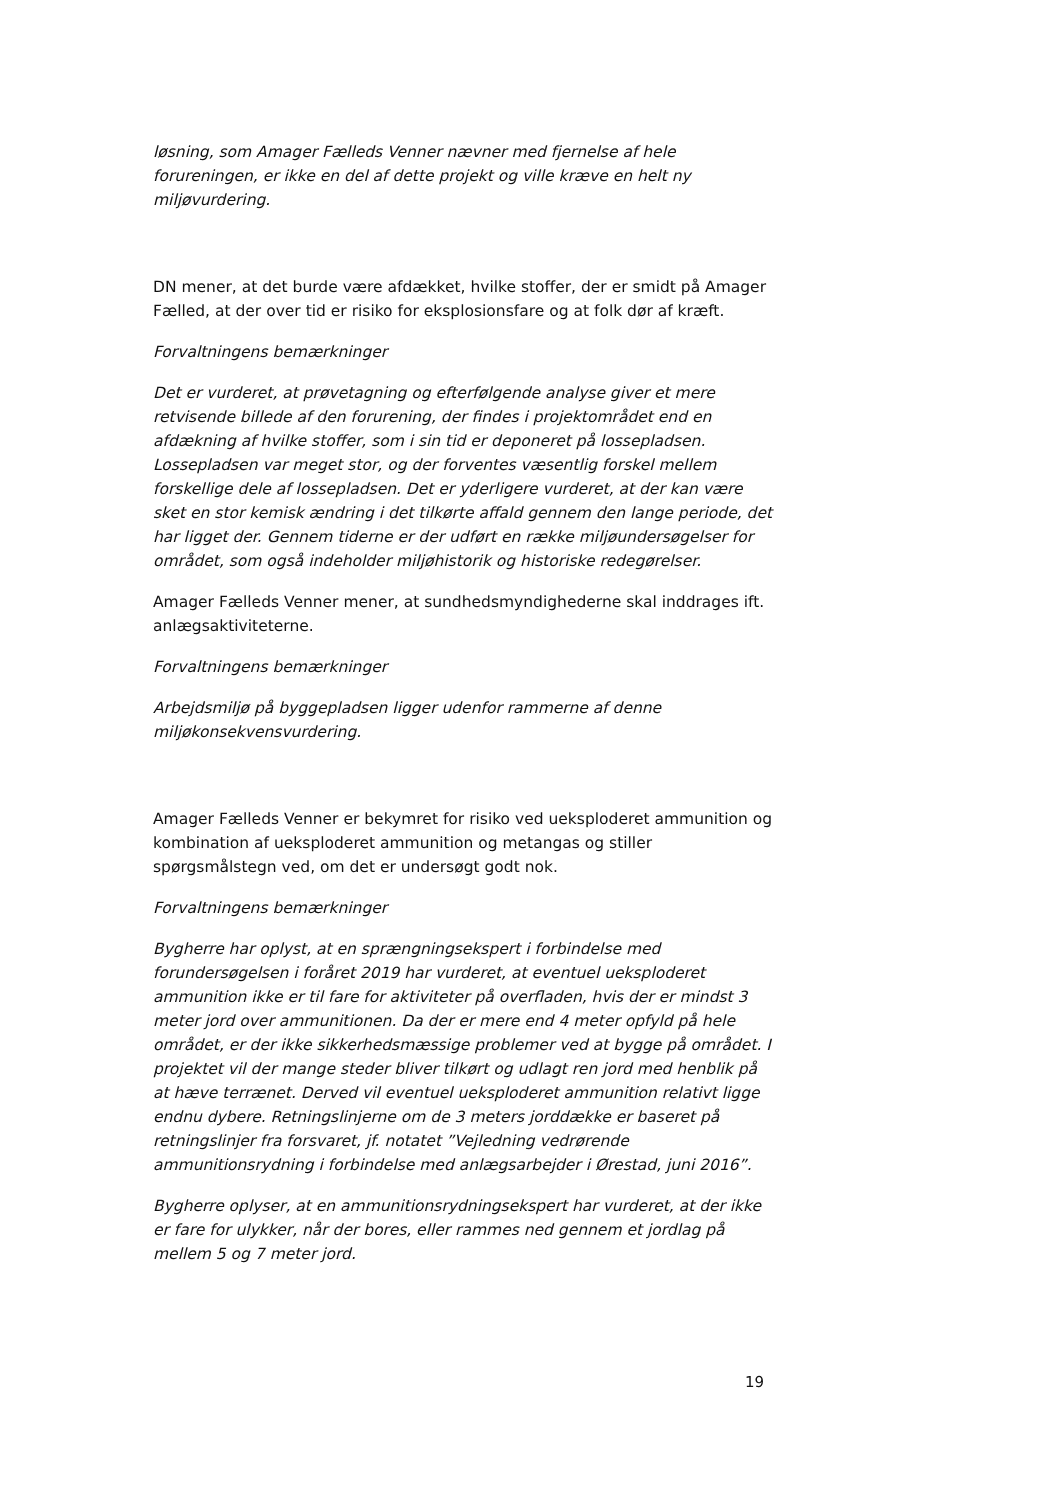løsning, som Amager Fælleds Venner nævner med fjernelse af hele forureningen, er ikke en del af dette projekt og ville kræve en helt ny miljøvurdering.
DN mener, at det burde være afdækket, hvilke stoffer, der er smidt på Amager Fælled, at der over tid er risiko for eksplosionsfare og at folk dør af kræft.
Forvaltningens bemærkninger
Det er vurderet, at prøvetagning og efterfølgende analyse giver et mere retvisende billede af den forurening, der findes i projektområdet end en afdækning af hvilke stoffer, som i sin tid er deponeret på lossepladsen. Lossepladsen var meget stor, og der forventes væsentlig forskel mellem forskellige dele af lossepladsen. Det er yderligere vurderet, at der kan være sket en stor kemisk ændring i det tilkørte affald gennem den lange periode, det har ligget der. Gennem tiderne er der udført en række miljøundersøgelser for området, som også indeholder miljøhistorik og historiske redegørelser.
Amager Fælleds Venner mener, at sundhedsmyndighederne skal inddrages ift. anlægsaktiviteterne.
Forvaltningens bemærkninger
Arbejdsmiljø på byggepladsen ligger udenfor rammerne af denne miljøkonsekvensvurdering.
Amager Fælleds Venner er bekymret for risiko ved ueksploderet ammunition og kombination af ueksploderet ammunition og metangas og stiller spørgsmålstegn ved, om det er undersøgt godt nok.
Forvaltningens bemærkninger
Bygherre har oplyst, at en sprængningsekspert i forbindelse med forundersøgelsen i foråret 2019 har vurderet, at eventuel ueksploderet ammunition ikke er til fare for aktiviteter på overfladen, hvis der er mindst 3 meter jord over ammunitionen. Da der er mere end 4 meter opfyld på hele området, er der ikke sikkerhedsmæssige problemer ved at bygge på området. I projektet vil der mange steder bliver tilkørt og udlagt ren jord med henblik på at hæve terrænet. Derved vil eventuel ueksploderet ammunition relativt ligge endnu dybere. Retningslinjerne om de 3 meters jorddække er baseret på retningslinjer fra forsvaret, jf. notatet ”Vejledning vedrørende ammunitionsrydning i forbindelse med anlægsarbejder i Ørestad, juni 2016”.
Bygherre oplyser, at en ammunitionsrydningsekspert har vurderet, at der ikke er fare for ulykker, når der bores, eller rammes ned gennem et jordlag på mellem 5 og 7 meter jord.
19